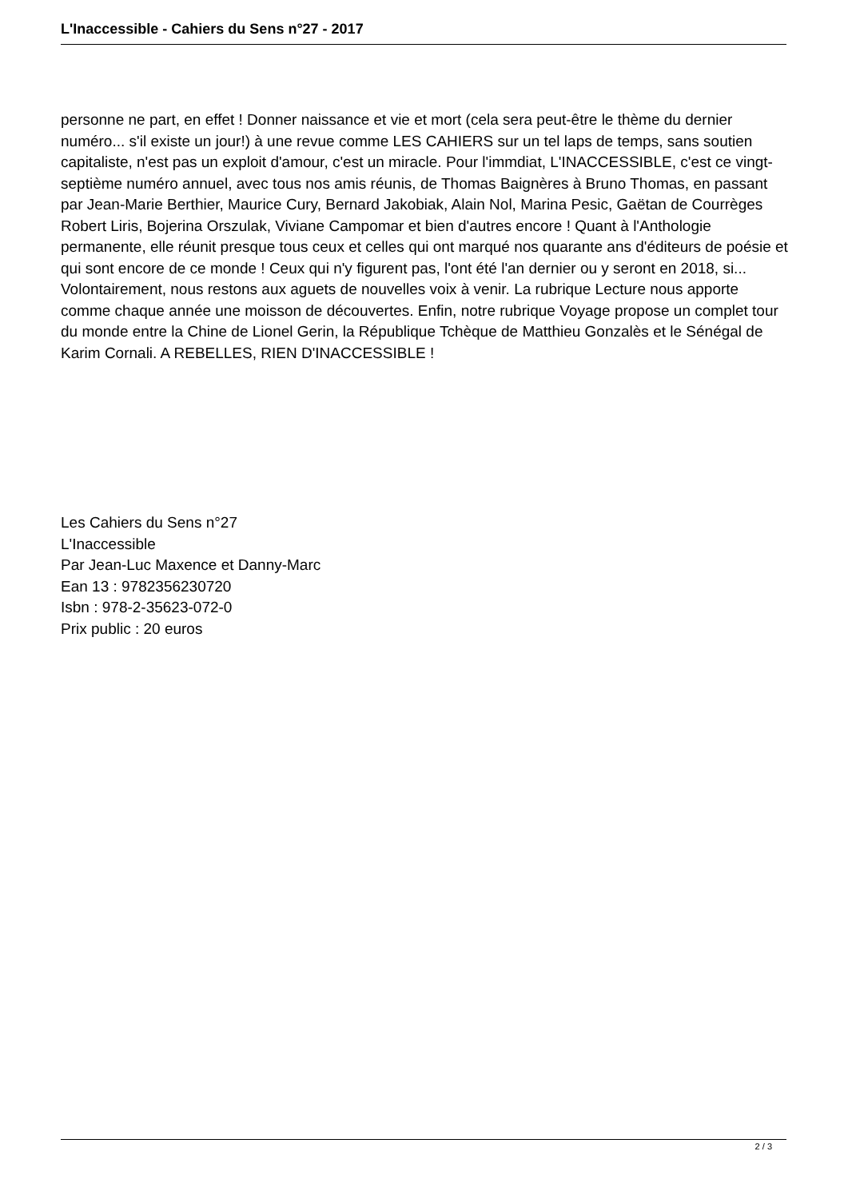L'Inaccessible - Cahiers du Sens n°27 - 2017
personne ne part, en effet ! Donner naissance et vie et mort (cela sera peut-être le thème du dernier numéro... s'il existe un jour!) à une revue comme LES CAHIERS sur un tel laps de temps, sans soutien capitaliste, n'est pas un exploit d'amour, c'est un miracle. Pour l'immdiat, L'INACCESSIBLE, c'est ce vingt-septième numéro annuel, avec tous nos amis réunis, de Thomas Baignères à Bruno Thomas, en passant par Jean-Marie Berthier, Maurice Cury, Bernard Jakobiak, Alain Nol, Marina Pesic, Gaëtan de Courrèges Robert Liris, Bojerina Orszulak, Viviane Campomar et bien d'autres encore ! Quant à l'Anthologie permanente, elle réunit presque tous ceux et celles qui ont marqué nos quarante ans d'éditeurs de poésie et qui sont encore de ce monde ! Ceux qui n'y figurent pas, l'ont été l'an dernier ou y seront en 2018, si... Volontairement, nous restons aux aguets de nouvelles voix à venir. La rubrique Lecture nous apporte comme chaque année une moisson de découvertes. Enfin, notre rubrique Voyage propose un complet tour du monde entre la Chine de Lionel Gerin, la République Tchèque de Matthieu Gonzalès et le Sénégal de Karim Cornali. A REBELLES, RIEN D'INACCESSIBLE !
Les Cahiers du Sens n°27
L'Inaccessible
Par Jean-Luc Maxence et Danny-Marc
Ean 13 : 9782356230720
Isbn : 978-2-35623-072-0
Prix public : 20 euros
2 / 3